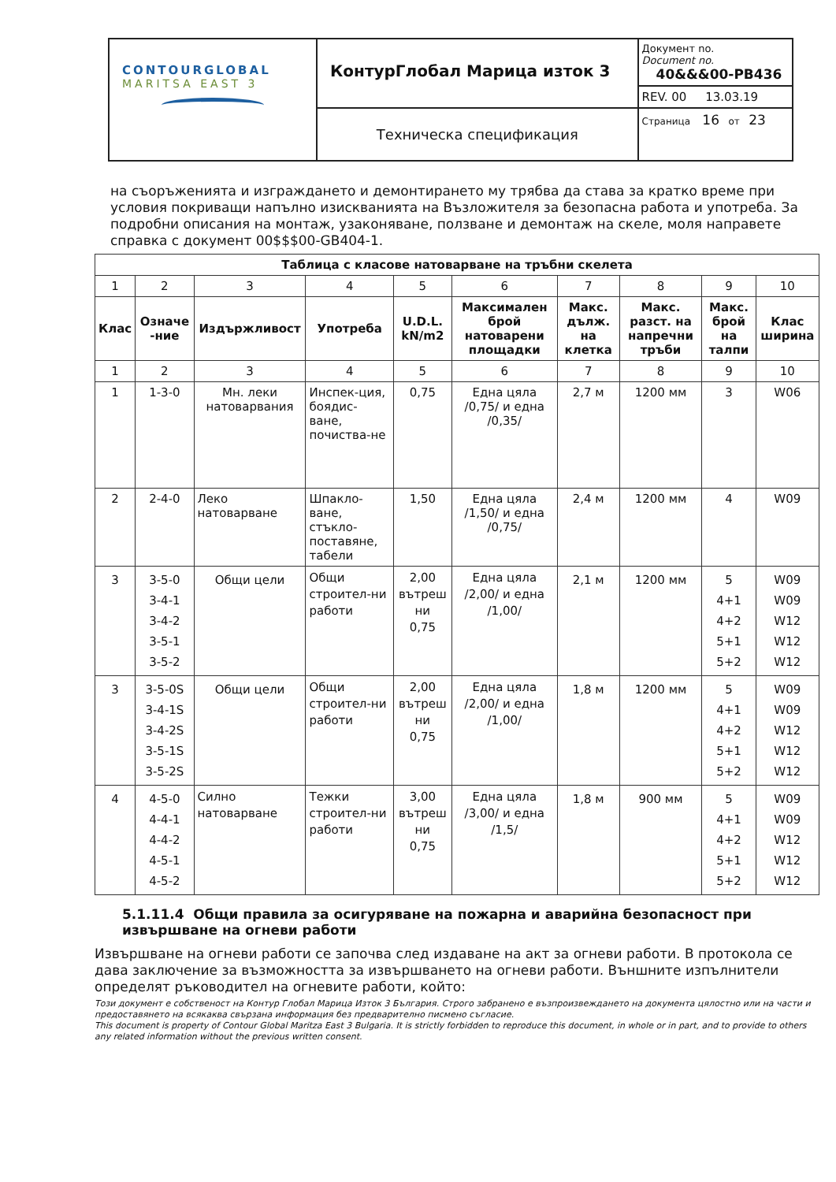| CONTOURGLOBAL MARITSA EAST 3 | КонтурГлобал Марица изток 3 | Документ no. Document no. 40&&&00-PB436 |
| | | REV. 00 13.03.19 |
| | Техническа спецификация | Страница 16 от 23 |
на съоръженията и изграждането и демонтирането му трябва да става за кратко време при условия покриващи напълно изискванията на Възложителя за безопасна работа и употреба. За подробни описания на монтаж, узаконяване, ползване и демонтаж на скеле, моля направете справка с документ 00$$$00-GB404-1.
| Таблица с класове натоварване на тръбни скелета | | | | | | | | | |
| --- | --- | --- | --- | --- | --- | --- | --- | --- | --- |
| 1 | 2 | 3 | 4 | 5 | 6 | 7 | 8 | 9 | 10 |
| Клас | Означе -ние | Издържливост | Употреба | U.D.L. kN/m2 | Максимален брой натоварени площадки | Макс. дълж. на клетка | Макс. разст. на напречни тръби | Макс. брой на талпи | Клас ширина |
| 1 | 2 | 3 | 4 | 5 | 6 | 7 | 8 | 9 | 10 |
| 1 | 1-3-0 | Мн. леки натоварвания | Инспек-ция, боядис-ване, почиства-не | 0,75 | Една цяла /0,75/ и една /0,35/ | 2,7 м | 1200 мм | 3 | W06 |
| 2 | 2-4-0 | Леко натоварване | Шпакло-ване, стъкло-поставяне, табели | 1,50 | Една цяла /1,50/ и една /0,75/ | 2,4 м | 1200 мм | 4 | W09 |
| 3 | 3-5-0 3-4-1 3-4-2 3-5-1 3-5-2 | Общи цели | Общи строител-ни работи | 2,00 вътреш ни 0,75 | Една цяла /2,00/ и една /1,00/ | 2,1 м | 1200 мм | 5 4+1 4+2 5+1 5+2 | W09 W09 W12 W12 W12 |
| 3 | 3-5-0S 3-4-1S 3-4-2S 3-5-1S 3-5-2S | Общи цели | Общи строител-ни работи | 2,00 вътреш ни 0,75 | Една цяла /2,00/ и една /1,00/ | 1,8 м | 1200 мм | 5 4+1 4+2 5+1 5+2 | W09 W09 W12 W12 W12 |
| 4 | 4-5-0 4-4-1 4-4-2 4-5-1 4-5-2 | Силно натоварване | Тежки строител-ни работи | 3,00 вътреш ни 0,75 | Една цяла /3,00/ и една /1,5/ | 1,8 м | 900 мм | 5 4+1 4+2 5+1 5+2 | W09 W09 W12 W12 W12 |
5.1.11.4 Общи правила за осигуряване на пожарна и аварийна безопасност при извършване на огневи работи
Извършване на огневи работи се започва след издаване на акт за огневи работи. В протокола се дава заключение за възможността за извършването на огневи работи. Външните изпълнители определят ръководител на огневите работи, който:
Този документ е собственост на Контур Глобал Марица Изток 3 България. Строго забранено е възпроизвеждането на документа цялостно или на части и предоставянето на всякаква свързана информация без предварително писмено съгласие.
This document is property of Contour Global Maritza East 3 Bulgaria. It is strictly forbidden to reproduce this document, in whole or in part, and to provide to others any related information without the previous written consent.